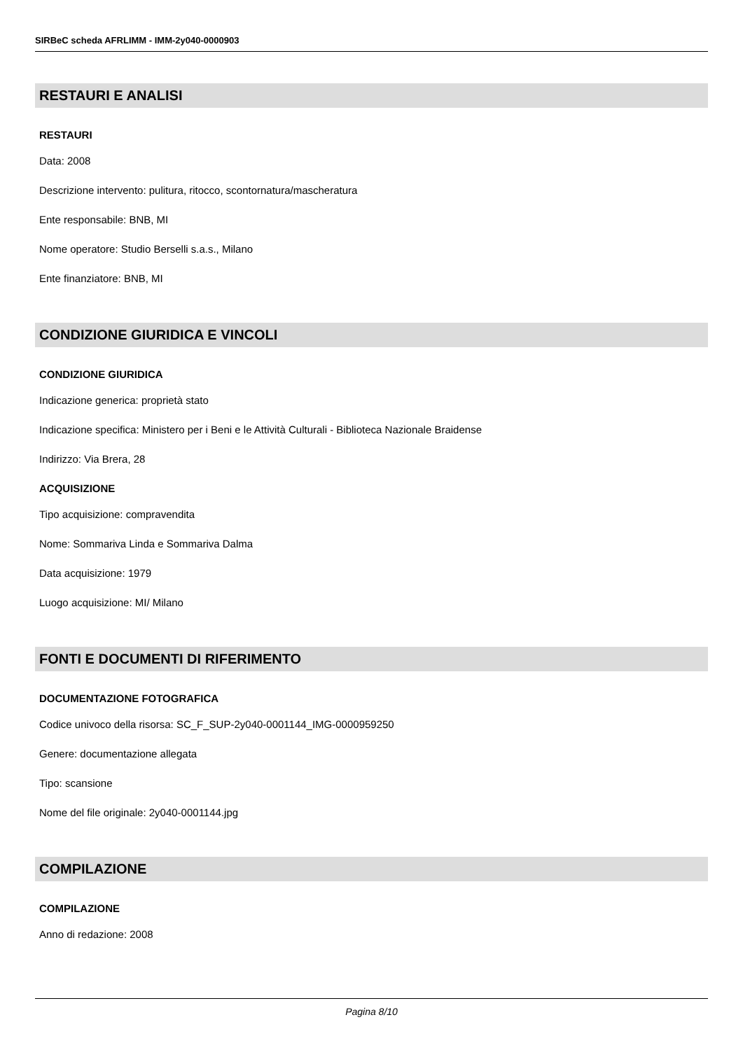SIRBeC scheda AFRLIMM - IMM-2y040-0000903
RESTAURI E ANALISI
RESTAURI
Data: 2008
Descrizione intervento: pulitura, ritocco, scontornatura/mascheratura
Ente responsabile: BNB, MI
Nome operatore: Studio Berselli s.a.s., Milano
Ente finanziatore: BNB, MI
CONDIZIONE GIURIDICA E VINCOLI
CONDIZIONE GIURIDICA
Indicazione generica: proprietà stato
Indicazione specifica: Ministero per i Beni e le Attività Culturali - Biblioteca Nazionale Braidense
Indirizzo: Via Brera, 28
ACQUISIZIONE
Tipo acquisizione: compravendita
Nome: Sommariva Linda e Sommariva Dalma
Data acquisizione: 1979
Luogo acquisizione: MI/ Milano
FONTI E DOCUMENTI DI RIFERIMENTO
DOCUMENTAZIONE FOTOGRAFICA
Codice univoco della risorsa: SC_F_SUP-2y040-0001144_IMG-0000959250
Genere: documentazione allegata
Tipo: scansione
Nome del file originale: 2y040-0001144.jpg
COMPILAZIONE
COMPILAZIONE
Anno di redazione: 2008
Pagina 8/10